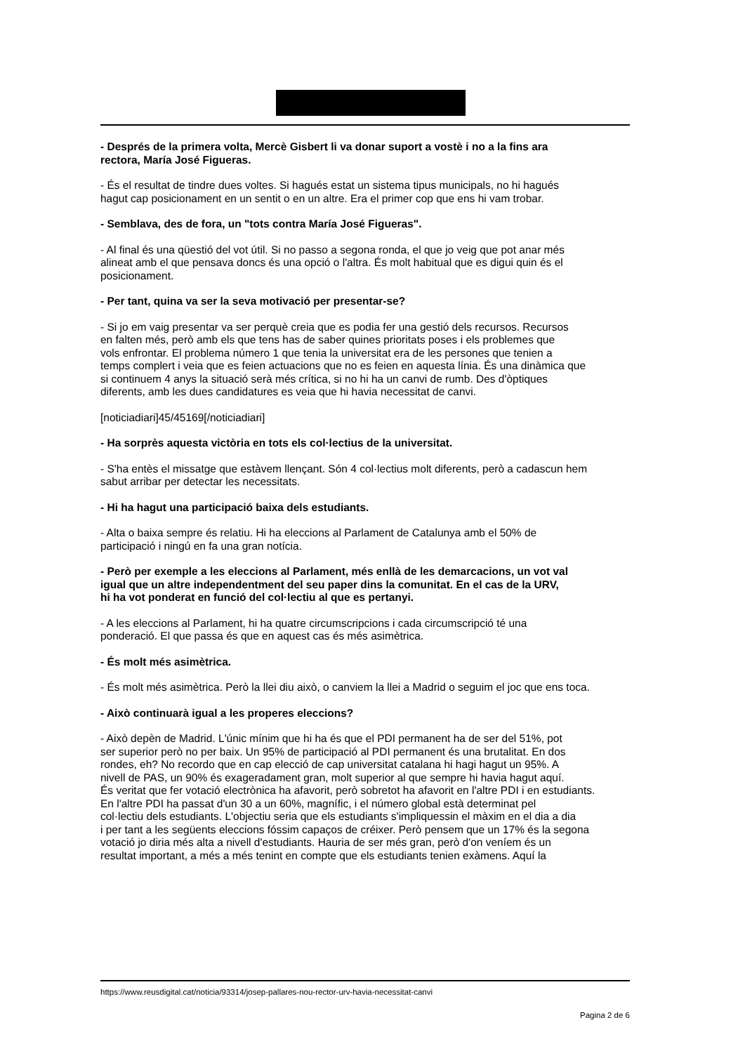- Després de la primera volta, Mercè Gisbert li va donar suport a vostè i no a la fins ara
rectora, María José Figueras.
- És el resultat de tindre dues voltes. Si hagués estat un sistema tipus municipals, no hi hagués
hagut cap posicionament en un sentit o en un altre. Era el primer cop que ens hi vam trobar.
- Semblava, des de fora, un "tots contra María José Figueras".
- Al final és una qüestió del vot útil. Si no passo a segona ronda, el que jo veig que pot anar més
alineat amb el que pensava doncs és una opció o l'altra. És molt habitual que es digui quin és el
posicionament.
- Per tant, quina va ser la seva motivació per presentar-se?
- Si jo em vaig presentar va ser perquè creia que es podia fer una gestió dels recursos. Recursos
en falten més, però amb els que tens has de saber quines prioritats poses i els problemes que
vols enfrontar. El problema número 1 que tenia la universitat era de les persones que tenien a
temps complert i veia que es feien actuacions que no es feien en aquesta línia. És una dinàmica que
si continuem 4 anys la situació serà més crítica, si no hi ha un canvi de rumb. Des d'òptiques
diferents, amb les dues candidatures es veia que hi havia necessitat de canvi.
[noticiadiari]45/45169[/noticiadiari]
- Ha sorprès aquesta victòria en tots els col·lectius de la universitat.
- S'ha entès el missatge que estàvem llençant. Són 4 col·lectius molt diferents, però a cadascun hem
sabut arribar per detectar les necessitats.
- Hi ha hagut una participació baixa dels estudiants.
- Alta o baixa sempre és relatiu. Hi ha eleccions al Parlament de Catalunya amb el 50% de
participació i ningú en fa una gran notícia.
- Però per exemple a les eleccions al Parlament, més enllà de les demarcacions, un vot val
igual que un altre independentment del seu paper dins la comunitat. En el cas de la URV,
hi ha vot ponderat en funció del col·lectiu al que es pertanyi.
- A les eleccions al Parlament, hi ha quatre circumscripcions i cada circumscripció té una
ponderació. El que passa és que en aquest cas és més asimètrica.
- És molt més asimètrica.
- És molt més asimètrica. Però la llei diu això, o canviem la llei a Madrid o seguim el joc que ens toca.
- Això continuarà igual a les properes eleccions?
- Això depèn de Madrid. L'únic mínim que hi ha és que el PDI permanent ha de ser del 51%, pot
ser superior però no per baix. Un 95% de participació al PDI permanent és una brutalitat. En dos
rondes, eh? No recordo que en cap elecció de cap universitat catalana hi hagi hagut un 95%. A
nivell de PAS, un 90% és exageradament gran, molt superior al que sempre hi havia hagut aquí.
És veritat que fer votació electrònica ha afavorit, però sobretot ha afavorit en l'altre PDI i en estudiants.
En l'altre PDI ha passat d'un 30 a un 60%, magnífic, i el número global està determinat pel
col·lectiu dels estudiants. L'objectiu seria que els estudiants s'impliquessin el màxim en el dia a dia
i per tant a les següents eleccions fóssim capaços de créixer. Però pensem que un 17% és la segona
votació jo diria més alta a nivell d'estudiants. Hauria de ser més gran, però d'on veníem és un
resultat important, a més a més tenint en compte que els estudiants tenien exàmens. Aquí la
https://www.reusdigital.cat/noticia/93314/josep-pallares-nou-rector-urv-havia-necessitat-canvi
Pagina 2 de 6